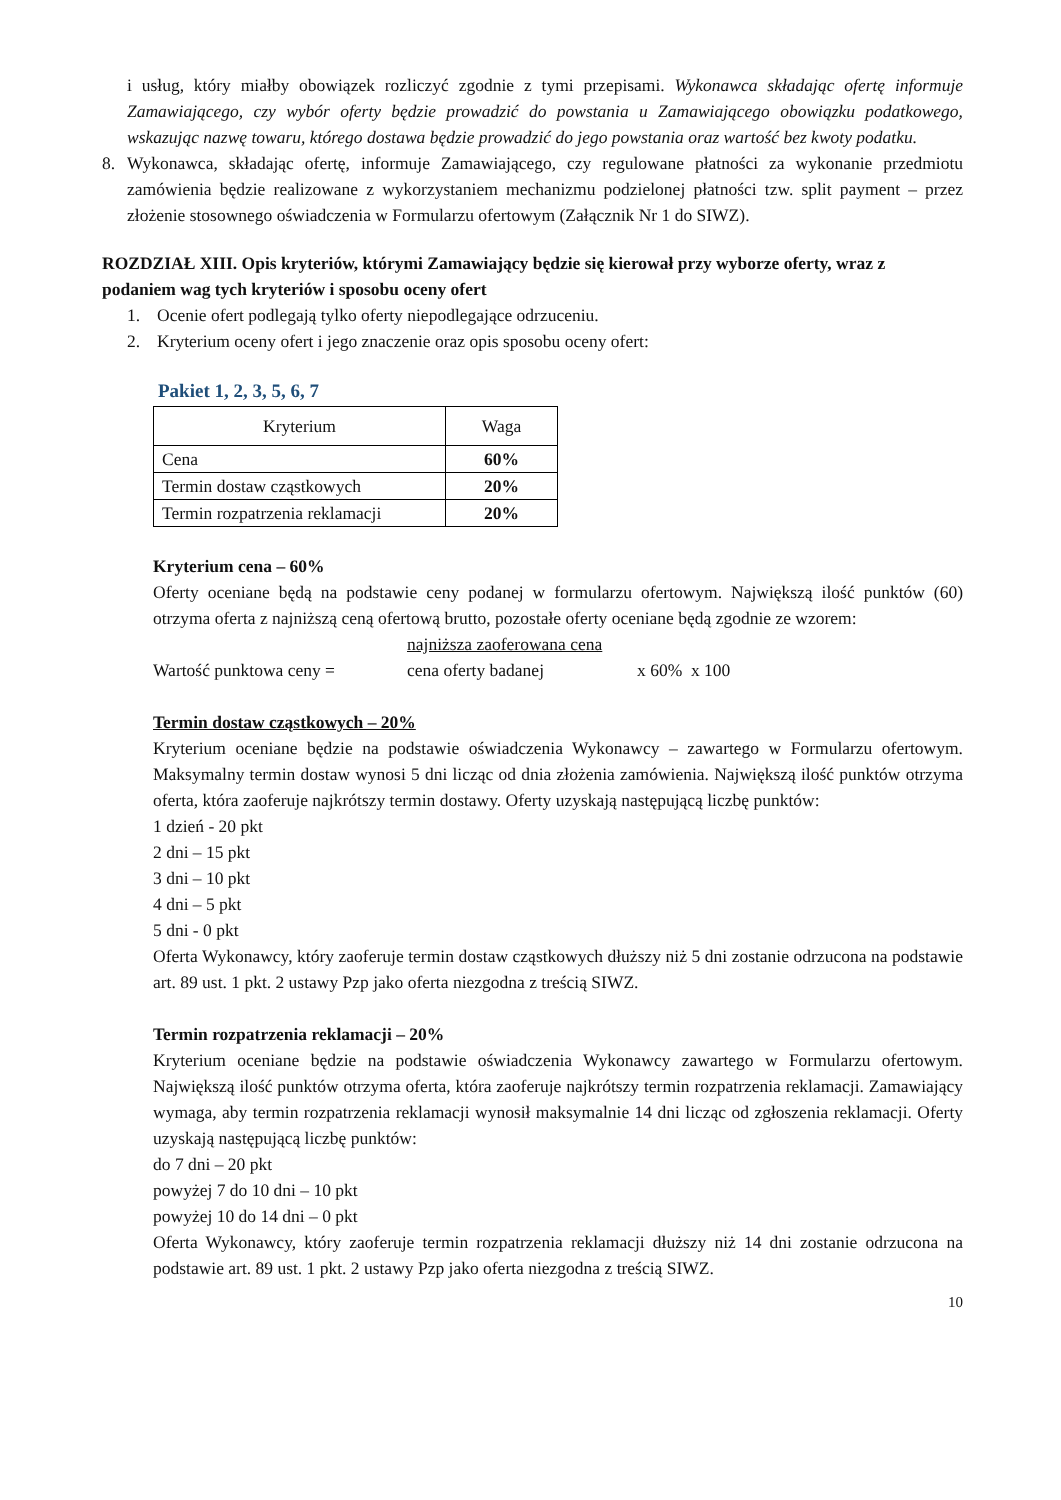i usług, który miałby obowiązek rozliczyć zgodnie z tymi przepisami. Wykonawca składając ofertę informuje Zamawiającego, czy wybór oferty będzie prowadzić do powstania u Zamawiającego obowiązku podatkowego, wskazując nazwę towaru, którego dostawa będzie prowadzić do jego powstania oraz wartość bez kwoty podatku.
8. Wykonawca, składając ofertę, informuje Zamawiającego, czy regulowane płatności za wykonanie przedmiotu zamówienia będzie realizowane z wykorzystaniem mechanizmu podzielonej płatności tzw. split payment – przez złożenie stosownego oświadczenia w Formularzu ofertowym (Załącznik Nr 1 do SIWZ).
ROZDZIAŁ XIII. Opis kryteriów, którymi Zamawiający będzie się kierował przy wyborze oferty, wraz z podaniem wag tych kryteriów i sposobu oceny ofert
1. Ocenie ofert podlegają tylko oferty niepodlegające odrzuceniu.
2. Kryterium oceny ofert i jego znaczenie oraz opis sposobu oceny ofert:
Pakiet 1, 2, 3, 5, 6, 7
| Kryterium | Waga |
| --- | --- |
| Cena | 60% |
| Termin dostaw cząstkowych | 20% |
| Termin rozpatrzenia reklamacji | 20% |
Kryterium cena – 60%
Oferty oceniane będą na podstawie ceny podanej w formularzu ofertowym. Największą ilość punktów (60) otrzyma oferta z najniższą ceną ofertową brutto, pozostałe oferty oceniane będą zgodnie ze wzorem:
najniższa zaoferowana cena
Wartość punktowa ceny = cena oferty badanej x 60% x 100
Termin dostaw cząstkowych – 20%
Kryterium oceniane będzie na podstawie oświadczenia Wykonawcy – zawartego w Formularzu ofertowym. Maksymalny termin dostaw wynosi 5 dni licząc od dnia złożenia zamówienia. Największą ilość punktów otrzyma oferta, która zaoferuje najkrótszy termin dostawy. Oferty uzyskają następującą liczbę punktów:
1 dzień - 20 pkt
2 dni – 15 pkt
3 dni – 10 pkt
4 dni – 5 pkt
5 dni - 0 pkt
Oferta Wykonawcy, który zaoferuje termin dostaw cząstkowych dłuższy niż 5 dni zostanie odrzucona na podstawie art. 89 ust. 1 pkt. 2 ustawy Pzp jako oferta niezgodna z treścią SIWZ.
Termin rozpatrzenia reklamacji – 20%
Kryterium oceniane będzie na podstawie oświadczenia Wykonawcy zawartego w Formularzu ofertowym. Największą ilość punktów otrzyma oferta, która zaoferuje najkrótszy termin rozpatrzenia reklamacji. Zamawiający wymaga, aby termin rozpatrzenia reklamacji wynosił maksymalnie 14 dni licząc od zgłoszenia reklamacji. Oferty uzyskają następującą liczbę punktów:
do 7 dni – 20 pkt
powyżej 7 do 10 dni – 10 pkt
powyżej 10 do 14 dni – 0 pkt
Oferta Wykonawcy, który zaoferuje termin rozpatrzenia reklamacji dłuższy niż 14 dni zostanie odrzucona na podstawie art. 89 ust. 1 pkt. 2 ustawy Pzp jako oferta niezgodna z treścią SIWZ.
10